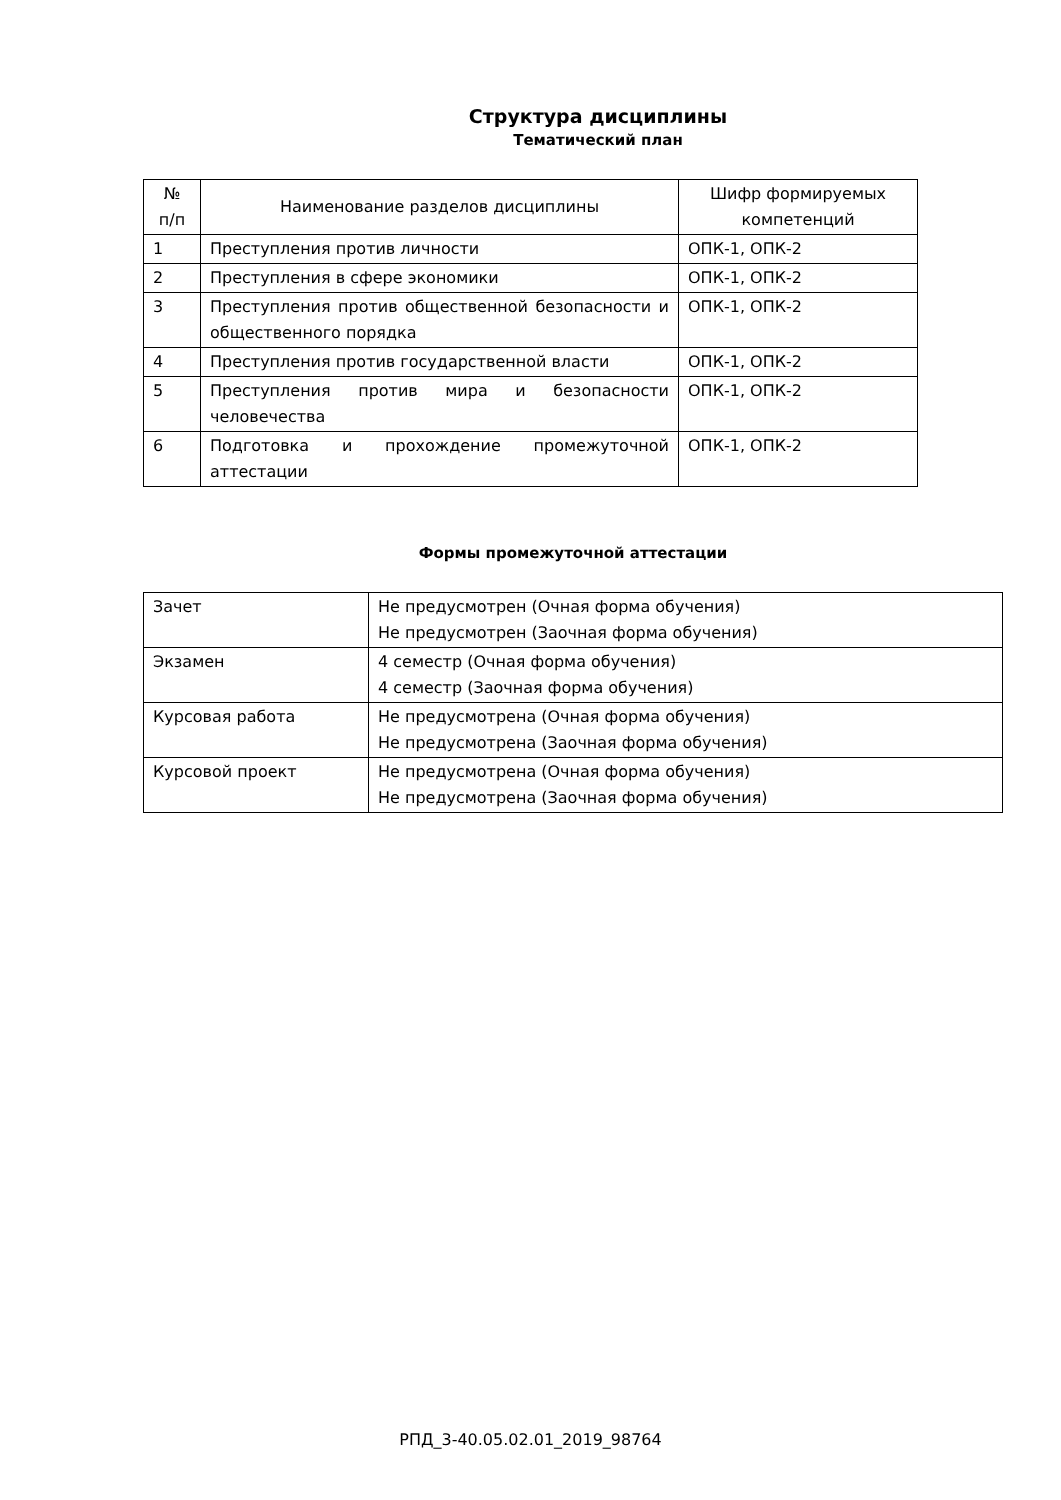Структура дисциплины
Тематический план
| № п/п | Наименование разделов дисциплины | Шифр формируемых компетенций |
| --- | --- | --- |
| 1 | Преступления против личности | ОПК-1, ОПК-2 |
| 2 | Преступления в сфере экономики | ОПК-1, ОПК-2 |
| 3 | Преступления против общественной безопасности и общественного порядка | ОПК-1, ОПК-2 |
| 4 | Преступления против государственной власти | ОПК-1, ОПК-2 |
| 5 | Преступления против мира и безопасности человечества | ОПК-1, ОПК-2 |
| 6 | Подготовка и прохождение промежуточной аттестации | ОПК-1, ОПК-2 |
Формы промежуточной аттестации
| Зачет | Не предусмотрен (Очная форма обучения) Не предусмотрен (Заочная форма обучения) |
| Экзамен | 4 семестр (Очная форма обучения) 4 семестр (Заочная форма обучения) |
| Курсовая работа | Не предусмотрена (Очная форма обучения) Не предусмотрена (Заочная форма обучения) |
| Курсовой проект | Не предусмотрена (Очная форма обучения) Не предусмотрена (Заочная форма обучения) |
РПД_3-40.05.02.01_2019_98764